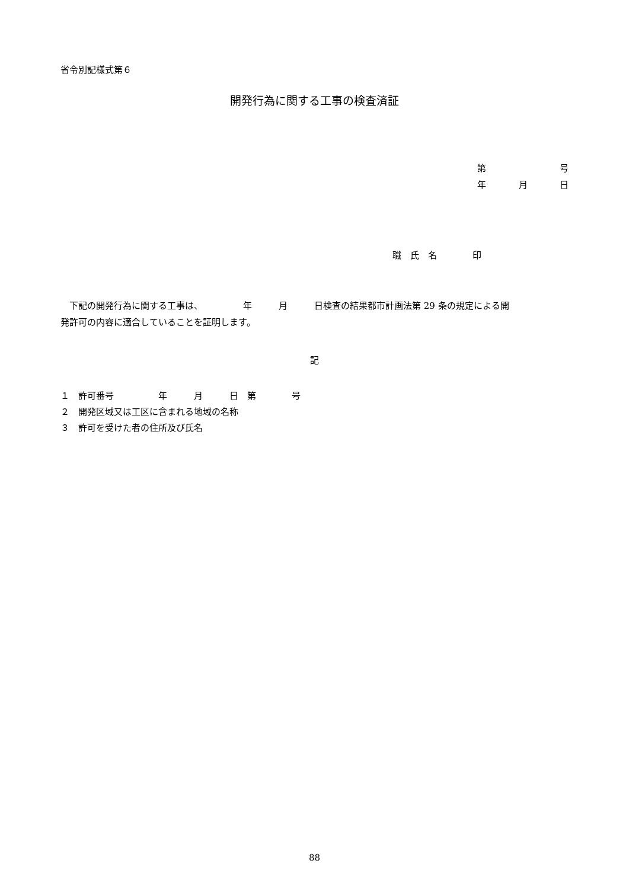省令別記様式第６
開発行為に関する工事の検査済証
第 号
年 月 日
職　氏　名　　　　印
　下記の開発行為に関する工事は、　　　　　年　　　月　　　日検査の結果都市計画法第 29 条の規定による開
発許可の内容に適合していることを証明します。
記
１　許可番号　　　　　年　　　月　　　日　第　　　　号
２　開発区域又は工区に含まれる地域の名称
３　許可を受けた者の住所及び氏名
88